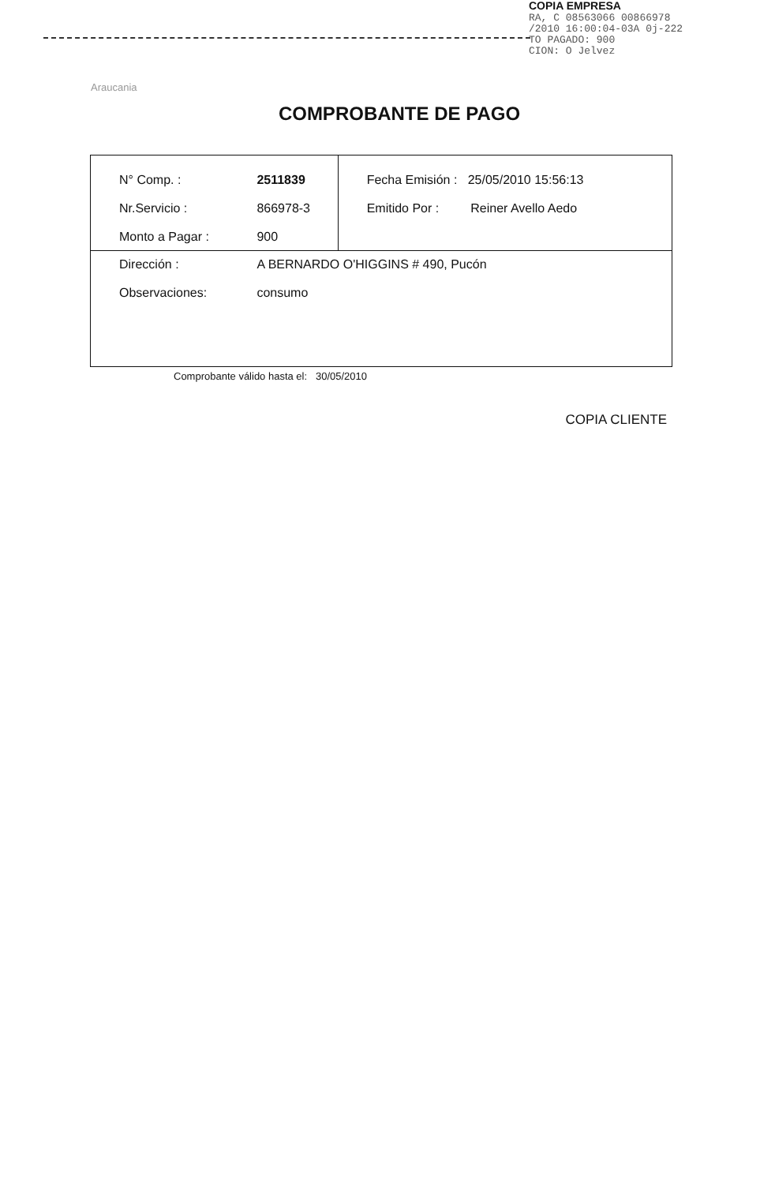COPIA EMPRESA
RA, C 08563066 00866978
/2010 16:00:04-03A 0j-222
TO PAGADO: 900
CION: O Jelvez
Araucania
COMPROBANTE DE PAGO
| N° Comp. : Nr.Servicio : Monto a Pagar : | 2511839 866978-3 900 | Fecha Emisión : 25/05/2010 15:56:13 Emitido Por : Reiner Avello Aedo |
| Dirección : Observaciones: | A BERNARDO O'HIGGINS # 490, Pucón consumo | |
Comprobante válido hasta el: 30/05/2010
COPIA CLIENTE